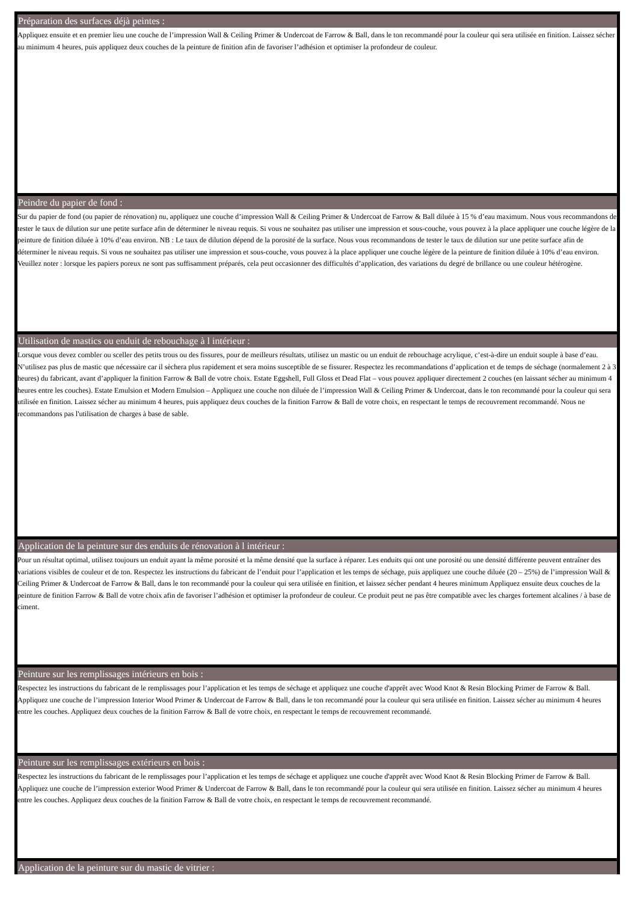Préparation des surfaces déjà peintes :
Appliquez ensuite et en premier lieu une couche de l’impression Wall & Ceiling Primer & Undercoat de Farrow & Ball, dans le ton recommandé pour la couleur qui sera utilisée en finition. Laissez sécher au minimum 4 heures, puis appliquez deux couches de la peinture de finition afin de favoriser l’adhésion et optimiser la profondeur de couleur.
Peindre du papier de fond :
Sur du papier de fond (ou papier de rénovation) nu, appliquez une couche d’impression Wall & Ceiling Primer & Undercoat de Farrow & Ball diluée à 15 % d’eau maximum. Nous vous recommandons de tester le taux de dilution sur une petite surface afin de déterminer le niveau requis. Si vous ne souhaitez pas utiliser une impression et sous-couche, vous pouvez à la place appliquer une couche légère de la peinture de finition diluée à 10% d’eau environ. NB : Le taux de dilution dépend de la porosité de la surface. Nous vous recommandons de tester le taux de dilution sur une petite surface afin de déterminer le niveau requis. Si vous ne souhaitez pas utiliser une impression et sous-couche, vous pouvez à la place appliquer une couche légère de la peinture de finition diluée à 10% d’eau environ. Veuillez noter : lorsque les papiers poreux ne sont pas suffisamment préparés, cela peut occasionner des difficultés d’application, des variations du degré de brillance ou une couleur hétérogène.
Utilisation de mastics ou enduit de rebouchage à l intérieur :
Lorsque vous devez combler ou sceller des petits trous ou des fissures, pour de meilleurs résultats, utilisez un mastic ou un enduit de rebouchage acrylique, c’est-à-dire un enduit souple à base d’eau. N’utilisez pas plus de mastic que nécessaire car il sèchera plus rapidement et sera moins susceptible de se fissurer. Respectez les recommandations d’application et de temps de séchage (normalement 2 à 3 heures) du fabricant, avant d’appliquer la finition Farrow & Ball de votre choix. Estate Eggshell, Full Gloss et Dead Flat – vous pouvez appliquer directement 2 couches (en laissant sécher au minimum 4 heures entre les couches). Estate Emulsion et Modern Emulsion – Appliquez une couche non diluée de l’impression Wall & Ceiling Primer & Undercoat, dans le ton recommandé pour la couleur qui sera utilisée en finition. Laissez sécher au minimum 4 heures, puis appliquez deux couches de la finition Farrow & Ball de votre choix, en respectant le temps de recouvrement recommandé. Nous ne recommandons pas l'utilisation de charges à base de sable.
Application de la peinture sur des enduits de rénovation à l intérieur :
Pour un résultat optimal, utilisez toujours un enduit ayant la même porosité et la même densité que la surface à réparer. Les enduits qui ont une porosité ou une densité différente peuvent entraîner des variations visibles de couleur et de ton. Respectez les instructions du fabricant de l’enduit pour l’application et les temps de séchage, puis appliquez une couche diluée (20 – 25%) de l’impression Wall & Ceiling Primer & Undercoat de Farrow & Ball, dans le ton recommandé pour la couleur qui sera utilisée en finition, et laissez sécher pendant 4 heures minimum Appliquez ensuite deux couches de la peinture de finition Farrow & Ball de votre choix afin de favoriser l’adhésion et optimiser la profondeur de couleur. Ce produit peut ne pas être compatible avec les charges fortement alcalines / à base de ciment.
Peinture sur les remplissages intérieurs en bois :
Respectez les instructions du fabricant de le remplissages pour l’application et les temps de séchage et appliquez une couche d'apprêt avec Wood Knot & Resin Blocking Primer de Farrow & Ball. Appliquez une couche de l’impression Interior Wood Primer & Undercoat de Farrow & Ball, dans le ton recommandé pour la couleur qui sera utilisée en finition. Laissez sécher au minimum 4 heures entre les couches. Appliquez deux couches de la finition Farrow & Ball de votre choix, en respectant le temps de recouvrement recommandé.
Peinture sur les remplissages extérieurs en bois :
Respectez les instructions du fabricant de le remplissages pour l’application et les temps de séchage et appliquez une couche d'apprêt avec Wood Knot & Resin Blocking Primer de Farrow & Ball. Appliquez une couche de l’impression exterior Wood Primer & Undercoat de Farrow & Ball, dans le ton recommandé pour la couleur qui sera utilisée en finition. Laissez sécher au minimum 4 heures entre les couches. Appliquez deux couches de la finition Farrow & Ball de votre choix, en respectant le temps de recouvrement recommandé.
Application de la peinture sur du mastic de vitrier :